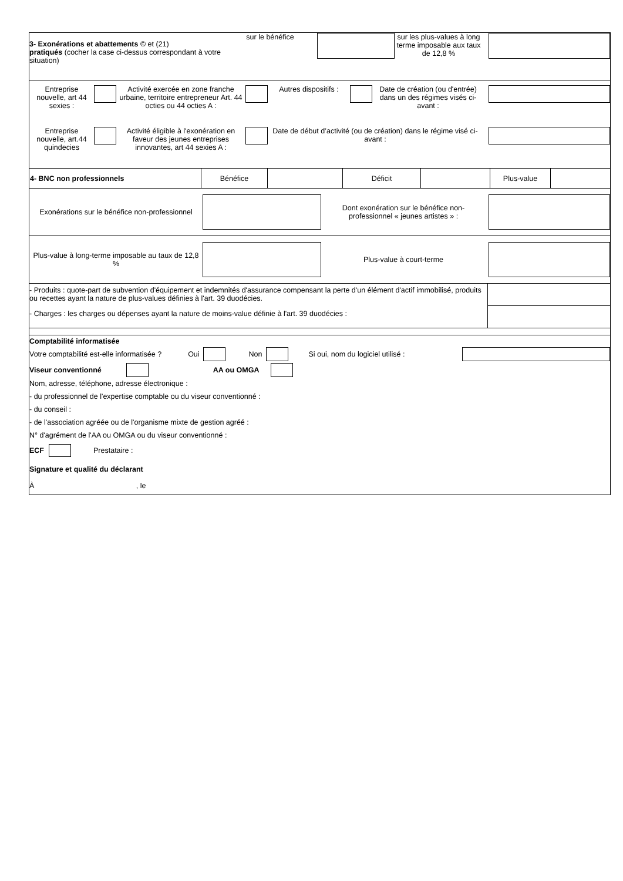3- Exonérations et abattements © et (21)
pratiqués (cocher la case ci-dessus correspondant à votre situation)
sur le bénéfice sur les plus-values à long terme imposable aux taux de 12,8 %
Entreprise nouvelle, art 44 sexies :
Activité exercée en zone franche urbaine, territoire entrepreneur Art. 44 octies ou 44 octies A :
Autres dispositifs :
Date de création (ou d'entrée) dans un des régimes visés ci-avant :
Entreprise nouvelle, art.44 quindecies
Activité éligible à l'exonération en faveur des jeunes entreprises innovantes, art 44 sexies A :
Date de début d’activité (ou de création) dans le régime visé ci-avant :
| 4- BNC non professionnels | Bénéfice | | Déficit | | Plus-value | |
Exonérations sur le bénéfice non-professionnel
Dont exonération sur le bénéfice non-professionnel « jeunes artistes » :
Plus-value à long-terme imposable au taux de 12,8 %
Plus-value à court-terme
- Produits : quote-part de subvention d'équipement et indemnités d'assurance compensant la perte d'un élément d'actif immobilisé, produits ou recettes ayant la nature de plus-values définies à l'art. 39 duodécies.
- Charges : les charges ou dépenses ayant la nature de moins-value définie à l'art. 39 duodécies :
Comptabilité informatisée
Votre comptabilité est-elle informatisée ? Oui Non Si oui, nom du logiciel utilisé :
Viseur conventionné AA ou OMGA
Nom, adresse, téléphone, adresse électronique :
- du professionnel de l'expertise comptable ou du viseur conventionné :
- du conseil :
- de l'association agréée ou de l'organisme mixte de gestion agréé :
N° d'agrément de l'AA ou OMGA ou du viseur conventionné :
ECF Prestataire :
Signature et qualité du déclarant
À , le